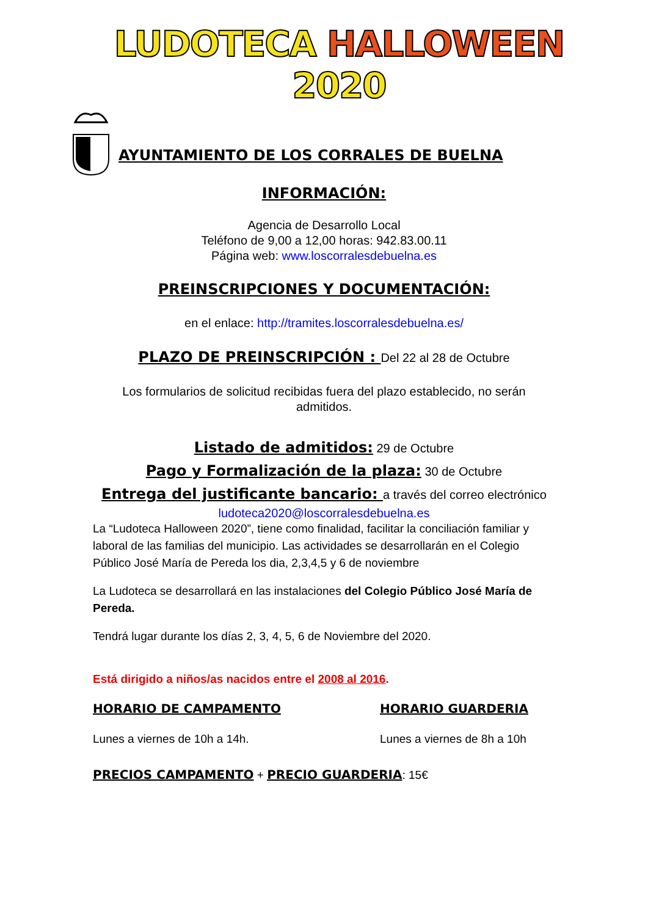LUDOTECA HALLOWEEN 2020
AYUNTAMIENTO DE LOS CORRALES DE BUELNA
INFORMACIÓN:
Agencia de Desarrollo Local
Teléfono de 9,00 a 12,00 horas: 942.83.00.11
Página web: www.loscorralesdebuelna.es
PREINSCRIPCIONES Y DOCUMENTACIÓN:
en el enlace: http://tramites.loscorralesdebuelna.es/
PLAZO DE PREINSCRIPCIÓN : Del 22 al 28 de Octubre
Los formularios de solicitud recibidas fuera del plazo establecido, no serán admitidos.
Listado de admitidos: 29 de Octubre
Pago y Formalización de la plaza: 30 de Octubre
Entrega del justificante bancario: a través del correo electrónico
ludoteca2020@loscorralesdebuelna.es
La “Ludoteca Halloween 2020”, tiene como finalidad, facilitar la conciliación familiar y laboral de las familias del municipio. Las actividades se desarrollarán en el Colegio Público José María de Pereda los dia, 2,3,4,5 y 6 de noviembre
La Ludoteca se desarrollará en las instalaciones del Colegio Público José María de Pereda.
Tendrá lugar durante los días 2, 3, 4, 5, 6 de Noviembre del 2020.
Está dirigido a niños/as nacidos entre el 2008 al 2016.
HORARIO DE CAMPAMENTO
Lunes a viernes de 10h a 14h.
HORARIO GUARDERIA
Lunes a viernes de 8h a 10h
PRECIOS CAMPAMENTO + PRECIO GUARDERIA: 15€